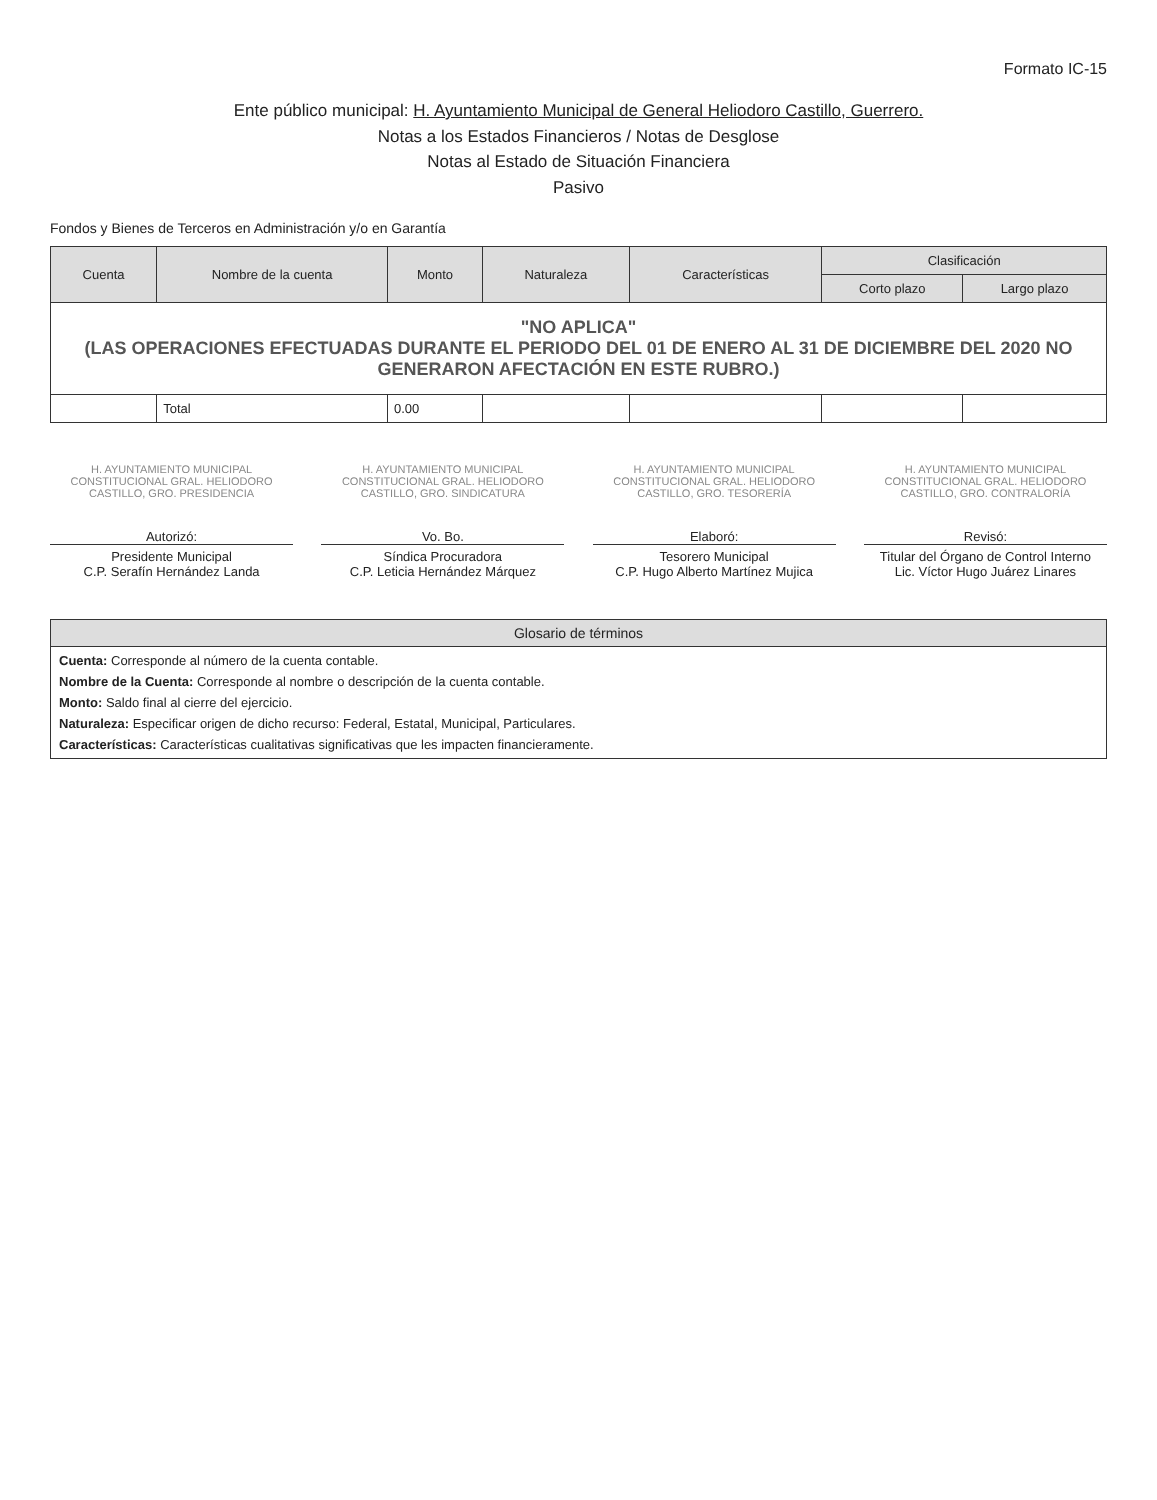Formato IC-15
Ente público municipal: H. Ayuntamiento Municipal de General Heliodoro Castillo, Guerrero.
Notas a los Estados Financieros / Notas de Desglose
Notas al Estado de Situación Financiera
Pasivo
Fondos y Bienes de Terceros en Administración y/o en Garantía
| Cuenta | Nombre de la cuenta | Monto | Naturaleza | Características | Clasificación | |
| --- | --- | --- | --- | --- | --- | --- |
| | | | | | Corto plazo | Largo plazo |
| "NO APLICA" (LAS OPERACIONES EFECTUADAS DURANTE EL PERIODO DEL 01 DE ENERO AL 31 DE DICIEMBRE DEL 2020 NO GENERARON AFECTACIÓN EN ESTE RUBRO.) | | | | | | |
| | Total | 0.00 | | | | |
H. AYUNTAMIENTO MUNICIPAL CONSTITUCIONAL GRAL. HELIODORO CASTILLO, GRO. PRESIDENCIA
Autorizó:
Presidente Municipal
C.P. Serafín Hernández Landa
H. AYUNTAMIENTO MUNICIPAL CONSTITUCIONAL GRAL. HELIODORO CASTILLO, GRO. SINDICATURA
Vo. Bo.
Síndica Procuradora
C.P. Leticia Hernández Márquez
H. AYUNTAMIENTO MUNICIPAL CONSTITUCIONAL GRAL. HELIODORO CASTILLO, GRO. TESORERÍA
Elaboró:
Tesorero Municipal
C.P. Hugo Alberto Martínez Mujica
H. AYUNTAMIENTO MUNICIPAL CONSTITUCIONAL GRAL. HELIODORO CASTILLO, GRO. CONTRALORÍA
Revisó:
Titular del Órgano de Control Interno
Lic. Víctor Hugo Juárez Linares
Glosario de términos
Cuenta: Corresponde al número de la cuenta contable.
Nombre de la Cuenta: Corresponde al nombre o descripción de la cuenta contable.
Monto: Saldo final al cierre del ejercicio.
Naturaleza: Especificar origen de dicho recurso: Federal, Estatal, Municipal, Particulares.
Características: Características cualitativas significativas que les impacten financieramente.